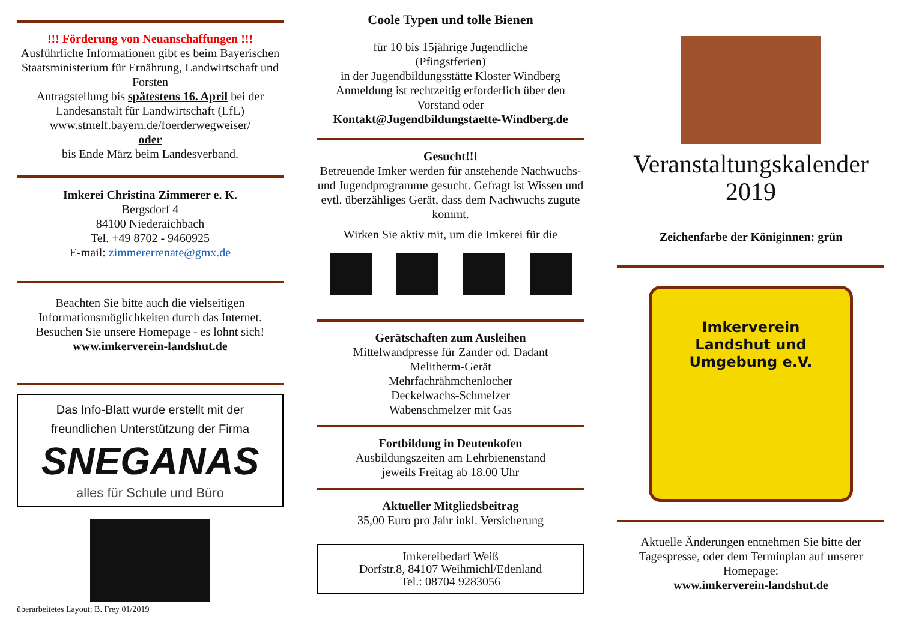!!! Förderung von Neuanschaffungen !!!
Ausführliche Informationen gibt es beim Bayerischen Staatsministerium für Ernährung, Landwirtschaft und Forsten
Antragstellung bis spätestens 16. April bei der Landesanstalt für Landwirtschaft (LfL)
www.stmelf.bayern.de/foerderwegweiser/
oder
bis Ende März beim Landesverband.
Imkerei Christina Zimmerer e. K.
Bergsdorf 4
84100 Niederaichbach
Tel. +49 8702 - 9460925
E-mail: zimmererrenate@gmx.de
Beachten Sie bitte auch die vielseitigen Informationsmöglichkeiten durch das Internet. Besuchen Sie unsere Homepage - es lohnt sich!
www.imkerverein-landshut.de
Das Info-Blatt wurde erstellt mit der
freundlichen Unterstützung der Firma
SNEGANAS
alles für Schule und Büro
überarbeitetes Layout: B. Frey 01/2019
Coole Typen und tolle Bienen
für 10 bis 15jährige Jugendliche
(Pfingstferien)
in der Jugendbildungsstätte Kloster Windberg
Anmeldung ist rechtzeitig erforderlich über den Vorstand oder
Kontakt@Jugendbildungstaette-Windberg.de
Gesucht!!!
Betreuende Imker werden für anstehende Nachwuchs- und Jugendprogramme gesucht. Gefragt ist Wissen und evtl. überzähliges Gerät, dass dem Nachwuchs zugute kommt.
Wirken Sie aktiv mit, um die Imkerei für die
Gerätschaften zum Ausleihen
Mittelwandpresse für Zander od. Dadant
Melitherm-Gerät
Mehrfachrähmchenlocher
Deckelwachs-Schmelzer
Wabenschmelzer mit Gas
Fortbildung in Deutenkofen
Ausbildungszeiten am Lehrbienenstand
jeweils Freitag ab 18.00 Uhr
Aktueller Mitgliedsbeitrag
35,00 Euro pro Jahr inkl. Versicherung
Imkereibedarf Weiß
Dorfstr.8, 84107 Weihmichl/Edenland
Tel.: 08704 9283056
Veranstaltungskalender
2019
Zeichenfarbe der Königinnen: grün
Imkerverein
Landshut und
Umgebung e.V.
Aktuelle Änderungen entnehmen Sie bitte der Tagespresse, oder dem Terminplan auf unserer Homepage:
www.imkerverein-landshut.de